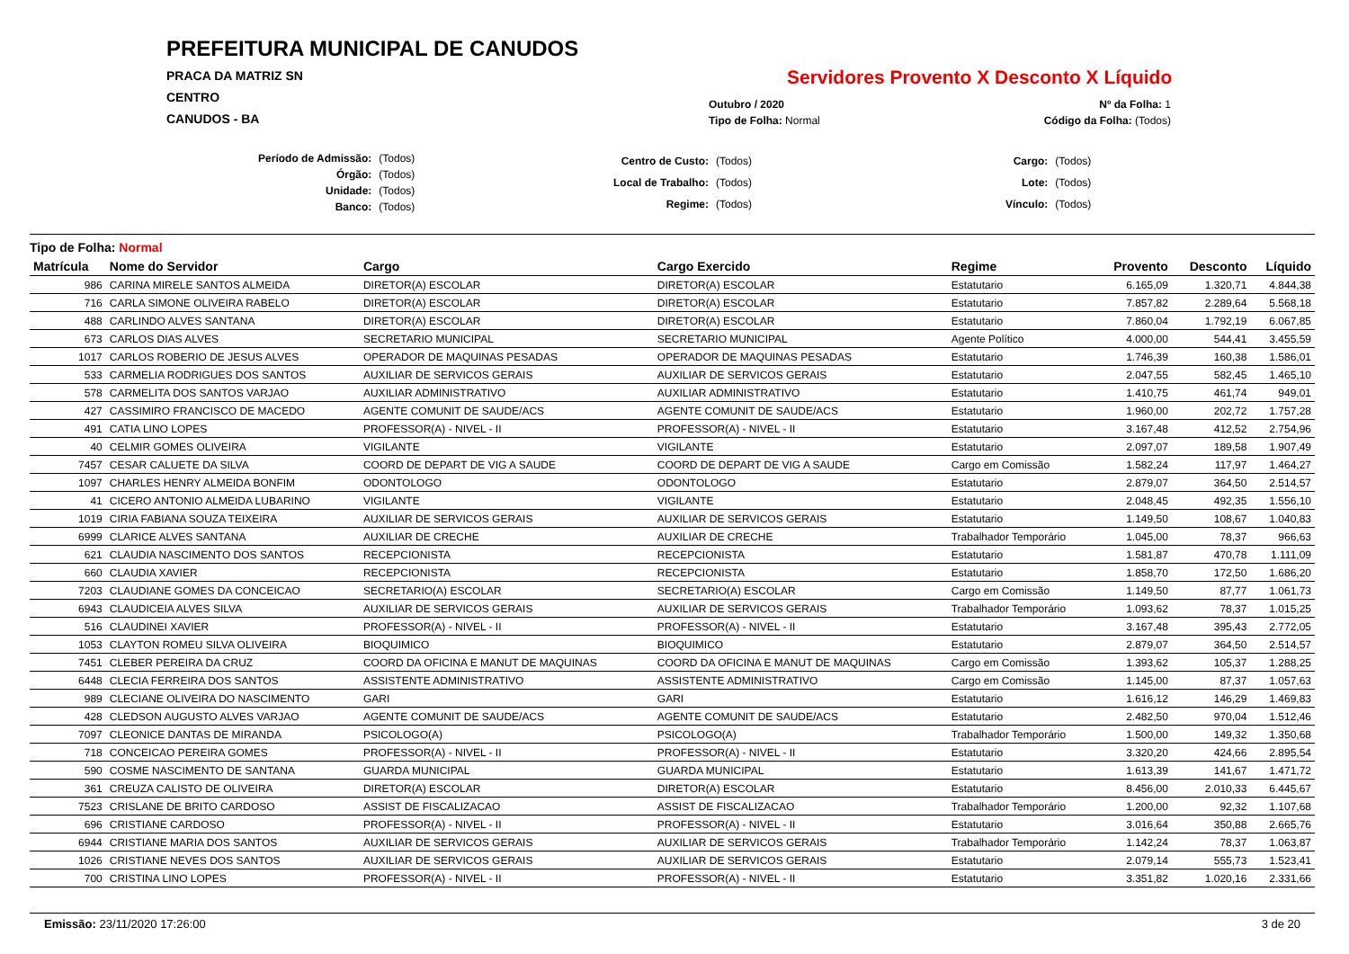PREFEITURA MUNICIPAL DE CANUDOS
PRACA DA MATRIZ SN
CENTRO
CANUDOS - BA
Servidores Provento X Desconto X Líquido
| Outubro / 2020 | Nº da Folha: 1 |
| Tipo de Folha: Normal | Código da Folha: (Todos) |
| Período de Admissão: | (Todos) |
| Órgão: | (Todos) |
| Unidade: | (Todos) |
| Banco: | (Todos) |
| Centro de Custo: | (Todos) |
| Local de Trabalho: | (Todos) |
| Regime: | (Todos) |
| Cargo: | (Todos) |
| Lote: | (Todos) |
| Vínculo: | (Todos) |
Tipo de Folha: Normal
| Matrícula | Nome do Servidor | Cargo | Cargo Exercido | Regime | Provento | Desconto | Líquido |
| --- | --- | --- | --- | --- | --- | --- | --- |
| 986 | CARINA MIRELE SANTOS ALMEIDA | DIRETOR(A) ESCOLAR | DIRETOR(A) ESCOLAR | Estatutario | 6.165,09 | 1.320,71 | 4.844,38 |
| 716 | CARLA SIMONE OLIVEIRA RABELO | DIRETOR(A) ESCOLAR | DIRETOR(A) ESCOLAR | Estatutario | 7.857,82 | 2.289,64 | 5.568,18 |
| 488 | CARLINDO ALVES SANTANA | DIRETOR(A) ESCOLAR | DIRETOR(A) ESCOLAR | Estatutario | 7.860,04 | 1.792,19 | 6.067,85 |
| 673 | CARLOS DIAS ALVES | SECRETARIO MUNICIPAL | SECRETARIO MUNICIPAL | Agente Político | 4.000,00 | 544,41 | 3.455,59 |
| 1017 | CARLOS ROBERIO DE JESUS ALVES | OPERADOR DE MAQUINAS PESADAS | OPERADOR DE MAQUINAS PESADAS | Estatutario | 1.746,39 | 160,38 | 1.586,01 |
| 533 | CARMELIA RODRIGUES DOS SANTOS | AUXILIAR DE SERVICOS GERAIS | AUXILIAR DE SERVICOS GERAIS | Estatutario | 2.047,55 | 582,45 | 1.465,10 |
| 578 | CARMELITA DOS SANTOS VARJAO | AUXILIAR ADMINISTRATIVO | AUXILIAR ADMINISTRATIVO | Estatutario | 1.410,75 | 461,74 | 949,01 |
| 427 | CASSIMIRO FRANCISCO DE MACEDO | AGENTE COMUNIT DE SAUDE/ACS | AGENTE COMUNIT DE SAUDE/ACS | Estatutario | 1.960,00 | 202,72 | 1.757,28 |
| 491 | CATIA LINO LOPES | PROFESSOR(A) - NIVEL - II | PROFESSOR(A) - NIVEL - II | Estatutario | 3.167,48 | 412,52 | 2.754,96 |
| 40 | CELMIR GOMES OLIVEIRA | VIGILANTE | VIGILANTE | Estatutario | 2.097,07 | 189,58 | 1.907,49 |
| 7457 | CESAR CALUETE DA SILVA | COORD DE DEPART DE VIG A SAUDE | COORD DE DEPART DE VIG A SAUDE | Cargo em Comissão | 1.582,24 | 117,97 | 1.464,27 |
| 1097 | CHARLES HENRY ALMEIDA BONFIM | ODONTOLOGO | ODONTOLOGO | Estatutario | 2.879,07 | 364,50 | 2.514,57 |
| 41 | CICERO ANTONIO ALMEIDA LUBARINO | VIGILANTE | VIGILANTE | Estatutario | 2.048,45 | 492,35 | 1.556,10 |
| 1019 | CIRIA FABIANA SOUZA TEIXEIRA | AUXILIAR DE SERVICOS GERAIS | AUXILIAR DE SERVICOS GERAIS | Estatutario | 1.149,50 | 108,67 | 1.040,83 |
| 6999 | CLARICE ALVES SANTANA | AUXILIAR DE CRECHE | AUXILIAR DE CRECHE | Trabalhador Temporário | 1.045,00 | 78,37 | 966,63 |
| 621 | CLAUDIA NASCIMENTO DOS SANTOS | RECEPCIONISTA | RECEPCIONISTA | Estatutario | 1.581,87 | 470,78 | 1.111,09 |
| 660 | CLAUDIA XAVIER | RECEPCIONISTA | RECEPCIONISTA | Estatutario | 1.858,70 | 172,50 | 1.686,20 |
| 7203 | CLAUDIANE GOMES DA CONCEICAO | SECRETARIO(A) ESCOLAR | SECRETARIO(A) ESCOLAR | Cargo em Comissão | 1.149,50 | 87,77 | 1.061,73 |
| 6943 | CLAUDICEIA ALVES SILVA | AUXILIAR DE SERVICOS GERAIS | AUXILIAR DE SERVICOS GERAIS | Trabalhador Temporário | 1.093,62 | 78,37 | 1.015,25 |
| 516 | CLAUDINEI XAVIER | PROFESSOR(A) - NIVEL - II | PROFESSOR(A) - NIVEL - II | Estatutario | 3.167,48 | 395,43 | 2.772,05 |
| 1053 | CLAYTON ROMEU SILVA OLIVEIRA | BIOQUIMICO | BIOQUIMICO | Estatutario | 2.879,07 | 364,50 | 2.514,57 |
| 7451 | CLEBER PEREIRA DA CRUZ | COORD DA OFICINA E MANUT DE MAQUINAS | COORD DA OFICINA E MANUT DE MAQUINAS | Cargo em Comissão | 1.393,62 | 105,37 | 1.288,25 |
| 6448 | CLECIA FERREIRA DOS SANTOS | ASSISTENTE ADMINISTRATIVO | ASSISTENTE ADMINISTRATIVO | Cargo em Comissão | 1.145,00 | 87,37 | 1.057,63 |
| 989 | CLECIANE OLIVEIRA DO NASCIMENTO | GARI | GARI | Estatutario | 1.616,12 | 146,29 | 1.469,83 |
| 428 | CLEDSON AUGUSTO ALVES VARJAO | AGENTE COMUNIT DE SAUDE/ACS | AGENTE COMUNIT DE SAUDE/ACS | Estatutario | 2.482,50 | 970,04 | 1.512,46 |
| 7097 | CLEONICE DANTAS DE MIRANDA | PSICOLOGO(A) | PSICOLOGO(A) | Trabalhador Temporário | 1.500,00 | 149,32 | 1.350,68 |
| 718 | CONCEICAO PEREIRA GOMES | PROFESSOR(A) - NIVEL - II | PROFESSOR(A) - NIVEL - II | Estatutario | 3.320,20 | 424,66 | 2.895,54 |
| 590 | COSME NASCIMENTO DE SANTANA | GUARDA MUNICIPAL | GUARDA MUNICIPAL | Estatutario | 1.613,39 | 141,67 | 1.471,72 |
| 361 | CREUZA CALISTO DE OLIVEIRA | DIRETOR(A) ESCOLAR | DIRETOR(A) ESCOLAR | Estatutario | 8.456,00 | 2.010,33 | 6.445,67 |
| 7523 | CRISLANE DE BRITO CARDOSO | ASSIST DE FISCALIZACAO | ASSIST DE FISCALIZACAO | Trabalhador Temporário | 1.200,00 | 92,32 | 1.107,68 |
| 696 | CRISTIANE CARDOSO | PROFESSOR(A) - NIVEL - II | PROFESSOR(A) - NIVEL - II | Estatutario | 3.016,64 | 350,88 | 2.665,76 |
| 6944 | CRISTIANE MARIA DOS SANTOS | AUXILIAR DE SERVICOS GERAIS | AUXILIAR DE SERVICOS GERAIS | Trabalhador Temporário | 1.142,24 | 78,37 | 1.063,87 |
| 1026 | CRISTIANE NEVES DOS SANTOS | AUXILIAR DE SERVICOS GERAIS | AUXILIAR DE SERVICOS GERAIS | Estatutario | 2.079,14 | 555,73 | 1.523,41 |
| 700 | CRISTINA LINO LOPES | PROFESSOR(A) - NIVEL - II | PROFESSOR(A) - NIVEL - II | Estatutario | 3.351,82 | 1.020,16 | 2.331,66 |
Emissão: 23/11/2020 17:26:00 3 de 20